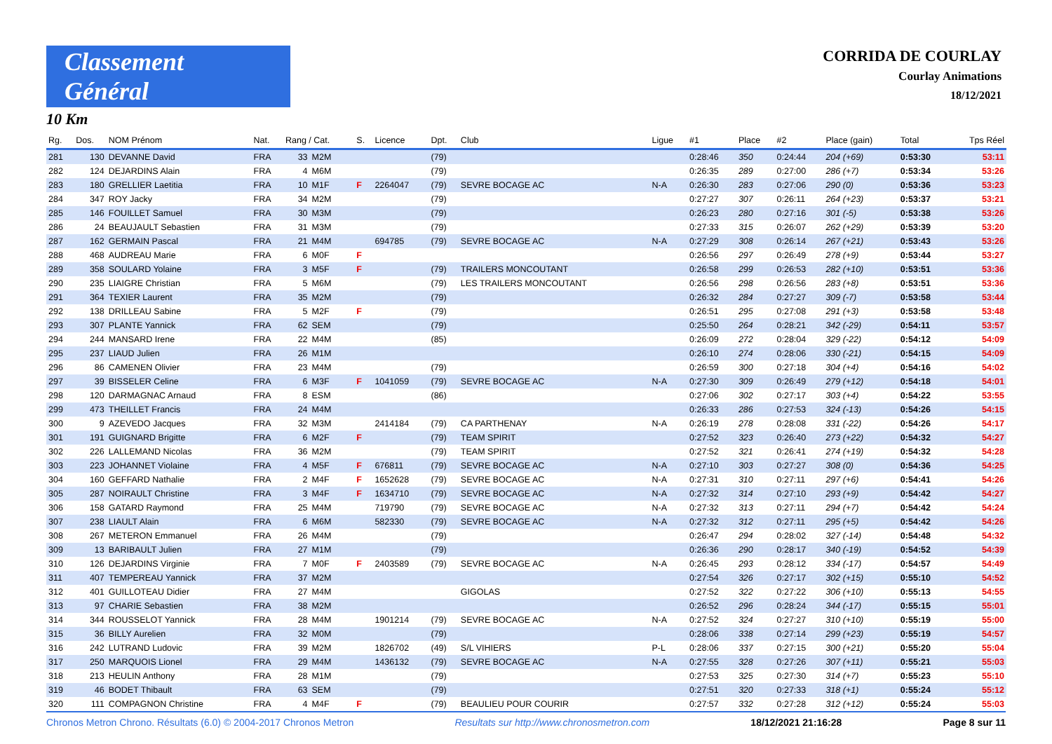Classement Général
10 Km
CORRIDA DE COURLAY
Courlay Animations
18/12/2021
| Rg. | Dos. | NOM Prénom | Nat. | Rang / Cat. | | S. | Licence | Dpt. | Club | Ligue | #1 | Place | #2 | Place (gain) | Total | Tps Réel |
| --- | --- | --- | --- | --- | --- | --- | --- | --- | --- | --- | --- | --- | --- | --- | --- | --- |
| 281 | 130 | DEVANNE David | FRA | 33 | M2M | | | (79) | | | 0:28:46 | 350 | 0:24:44 | 204 (+69) | 0:53:30 | 53:11 |
| 282 | 124 | DEJARDINS Alain | FRA | 4 | M6M | | | (79) | | | 0:26:35 | 289 | 0:27:00 | 286 (+7) | 0:53:34 | 53:26 |
| 283 | 180 | GRELLIER Laetitia | FRA | 10 | M1F | F | 2264047 | (79) | SEVRE BOCAGE AC | N-A | 0:26:30 | 283 | 0:27:06 | 290 (0) | 0:53:36 | 53:23 |
| 284 | 347 | ROY Jacky | FRA | 34 | M2M | | | (79) | | | 0:27:27 | 307 | 0:26:11 | 264 (+23) | 0:53:37 | 53:21 |
| 285 | 146 | FOUILLET Samuel | FRA | 30 | M3M | | | (79) | | | 0:26:23 | 280 | 0:27:16 | 301 (-5) | 0:53:38 | 53:26 |
| 286 | 24 | BEAUJAULT Sebastien | FRA | 31 | M3M | | | (79) | | | 0:27:33 | 315 | 0:26:07 | 262 (+29) | 0:53:39 | 53:20 |
| 287 | 162 | GERMAIN Pascal | FRA | 21 | M4M | | 694785 | (79) | SEVRE BOCAGE AC | N-A | 0:27:29 | 308 | 0:26:14 | 267 (+21) | 0:53:43 | 53:26 |
| 288 | 468 | AUDREAU Marie | FRA | 6 | M0F | F | | | | | 0:26:56 | 297 | 0:26:49 | 278 (+9) | 0:53:44 | 53:27 |
| 289 | 358 | SOULARD Yolaine | FRA | 3 | M5F | F | | (79) | TRAILERS MONCOUTANT | | 0:26:58 | 299 | 0:26:53 | 282 (+10) | 0:53:51 | 53:36 |
| 290 | 235 | LIAIGRE Christian | FRA | 5 | M6M | | | (79) | LES TRAILERS MONCOUTANT | | 0:26:56 | 298 | 0:26:56 | 283 (+8) | 0:53:51 | 53:36 |
| 291 | 364 | TEXIER Laurent | FRA | 35 | M2M | | | (79) | | | 0:26:32 | 284 | 0:27:27 | 309 (-7) | 0:53:58 | 53:44 |
| 292 | 138 | DRILLEAU Sabine | FRA | 5 | M2F | F | | (79) | | | 0:26:51 | 295 | 0:27:08 | 291 (+3) | 0:53:58 | 53:48 |
| 293 | 307 | PLANTE Yannick | FRA | 62 | SEM | | | (79) | | | 0:25:50 | 264 | 0:28:21 | 342 (-29) | 0:54:11 | 53:57 |
| 294 | 244 | MANSARD Irene | FRA | 22 | M4M | | | (85) | | | 0:26:09 | 272 | 0:28:04 | 329 (-22) | 0:54:12 | 54:09 |
| 295 | 237 | LIAUD Julien | FRA | 26 | M1M | | | | | | 0:26:10 | 274 | 0:28:06 | 330 (-21) | 0:54:15 | 54:09 |
| 296 | 86 | CAMENEN Olivier | FRA | 23 | M4M | | | (79) | | | 0:26:59 | 300 | 0:27:18 | 304 (+4) | 0:54:16 | 54:02 |
| 297 | 39 | BISSELER Celine | FRA | 6 | M3F | F | 1041059 | (79) | SEVRE BOCAGE AC | N-A | 0:27:30 | 309 | 0:26:49 | 279 (+12) | 0:54:18 | 54:01 |
| 298 | 120 | DARMAGNAC Arnaud | FRA | 8 | ESM | | | (86) | | | 0:27:06 | 302 | 0:27:17 | 303 (+4) | 0:54:22 | 53:55 |
| 299 | 473 | THEILLET Francis | FRA | 24 | M4M | | | | | | 0:26:33 | 286 | 0:27:53 | 324 (-13) | 0:54:26 | 54:15 |
| 300 | 9 | AZEVEDO Jacques | FRA | 32 | M3M | | 2414184 | (79) | CA PARTHENAY | N-A | 0:26:19 | 278 | 0:28:08 | 331 (-22) | 0:54:26 | 54:17 |
| 301 | 191 | GUIGNARD Brigitte | FRA | 6 | M2F | F | | (79) | TEAM SPIRIT | | 0:27:52 | 323 | 0:26:40 | 273 (+22) | 0:54:32 | 54:27 |
| 302 | 226 | LALLEMAND Nicolas | FRA | 36 | M2M | | | (79) | TEAM SPIRIT | | 0:27:52 | 321 | 0:26:41 | 274 (+19) | 0:54:32 | 54:28 |
| 303 | 223 | JOHANNET Violaine | FRA | 4 | M5F | F | 676811 | (79) | SEVRE BOCAGE AC | N-A | 0:27:10 | 303 | 0:27:27 | 308 (0) | 0:54:36 | 54:25 |
| 304 | 160 | GEFFARD Nathalie | FRA | 2 | M4F | F | 1652628 | (79) | SEVRE BOCAGE AC | N-A | 0:27:31 | 310 | 0:27:11 | 297 (+6) | 0:54:41 | 54:26 |
| 305 | 287 | NOIRAULT Christine | FRA | 3 | M4F | F | 1634710 | (79) | SEVRE BOCAGE AC | N-A | 0:27:32 | 314 | 0:27:10 | 293 (+9) | 0:54:42 | 54:27 |
| 306 | 158 | GATARD Raymond | FRA | 25 | M4M | | 719790 | (79) | SEVRE BOCAGE AC | N-A | 0:27:32 | 313 | 0:27:11 | 294 (+7) | 0:54:42 | 54:24 |
| 307 | 238 | LIAULT Alain | FRA | 6 | M6M | | 582330 | (79) | SEVRE BOCAGE AC | N-A | 0:27:32 | 312 | 0:27:11 | 295 (+5) | 0:54:42 | 54:26 |
| 308 | 267 | METERON Emmanuel | FRA | 26 | M4M | | | (79) | | | 0:26:47 | 294 | 0:28:02 | 327 (-14) | 0:54:48 | 54:32 |
| 309 | 13 | BARIBAULT Julien | FRA | 27 | M1M | | | (79) | | | 0:26:36 | 290 | 0:28:17 | 340 (-19) | 0:54:52 | 54:39 |
| 310 | 126 | DEJARDINS Virginie | FRA | 7 | M0F | F | 2403589 | (79) | SEVRE BOCAGE AC | N-A | 0:26:45 | 293 | 0:28:12 | 334 (-17) | 0:54:57 | 54:49 |
| 311 | 407 | TEMPEREAU Yannick | FRA | 37 | M2M | | | | | | 0:27:54 | 326 | 0:27:17 | 302 (+15) | 0:55:10 | 54:52 |
| 312 | 401 | GUILLOTEAU Didier | FRA | 27 | M4M | | | | GIGOLAS | | 0:27:52 | 322 | 0:27:22 | 306 (+10) | 0:55:13 | 54:55 |
| 313 | 97 | CHARIE Sebastien | FRA | 38 | M2M | | | | | | 0:26:52 | 296 | 0:28:24 | 344 (-17) | 0:55:15 | 55:01 |
| 314 | 344 | ROUSSELOT Yannick | FRA | 28 | M4M | | 1901214 | (79) | SEVRE BOCAGE AC | N-A | 0:27:52 | 324 | 0:27:27 | 310 (+10) | 0:55:19 | 55:00 |
| 315 | 36 | BILLY Aurelien | FRA | 32 | M0M | | | (79) | | | 0:28:06 | 338 | 0:27:14 | 299 (+23) | 0:55:19 | 54:57 |
| 316 | 242 | LUTRAND Ludovic | FRA | 39 | M2M | | 1826702 | (49) | S/L VIHIERS | P-L | 0:28:06 | 337 | 0:27:15 | 300 (+21) | 0:55:20 | 55:04 |
| 317 | 250 | MARQUOIS Lionel | FRA | 29 | M4M | | 1436132 | (79) | SEVRE BOCAGE AC | N-A | 0:27:55 | 328 | 0:27:26 | 307 (+11) | 0:55:21 | 55:03 |
| 318 | 213 | HEULIN Anthony | FRA | 28 | M1M | | | (79) | | | 0:27:53 | 325 | 0:27:30 | 314 (+7) | 0:55:23 | 55:10 |
| 319 | 46 | BODET Thibault | FRA | 63 | SEM | | | (79) | | | 0:27:51 | 320 | 0:27:33 | 318 (+1) | 0:55:24 | 55:12 |
| 320 | 111 | COMPAGNON Christine | FRA | 4 | M4F | F | | (79) | BEAULIEU POUR COURIR | | 0:27:57 | 332 | 0:27:28 | 312 (+12) | 0:55:24 | 55:03 |
Chronos Metron Chrono. Résultats (6.0) © 2004-2017 Chronos Metron Resultats sur http://www.chronosmetron.com 18/12/2021 21:16:28 Page 8 sur 11